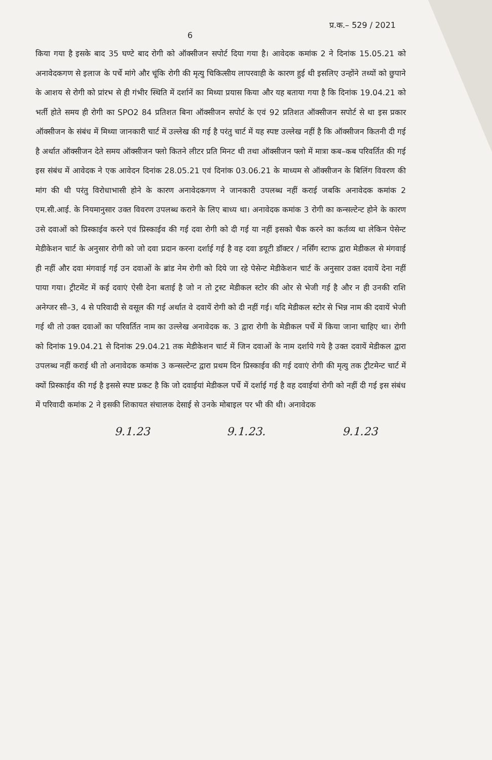6 प्र.क.– 529 / 2021
किया गया है इसके बाद 35 घण्टे बाद रोगी को ऑक्सीजन सपोर्ट दिया गया है। आवेदक कमांक 2 ने दिनांक 15.05.21 को अनावेदकगण से इलाज के पर्चे मांगे और चूंकि रोगी की मृत्यु चिकित्सीय लापरवाही के कारण हुई थी इसलिए उन्होंने तथ्यों को छुपाने के आशय से रोगी को प्रांरभ से ही गंभीर स्थिति में दर्शानें का मिथ्या प्रयास किया और यह बताया गया है कि दिनांक 19.04.21 को भर्ती होते समय ही रोगी का SPO2 84 प्रतिशत बिना ऑक्सीजन सपोर्ट के एवं 92 प्रतिशत ऑक्सीजन सपोर्ट से था इस प्रकार ऑक्सीजन के संबंध में मिथ्या जानकारी चार्ट में उल्लेख की गई है परंतु चार्ट में यह स्पष्ट उल्लेख नहीं है कि ऑक्सीजन कितनी दी गई है अर्थात ऑक्सीजन देते समय ऑक्सीजन फ्लो कितने लीटर प्रति मिनट थी तथा ऑक्सीजन फ्लो में मात्रा कब–कब परिवर्तित की गई इस संबंध में आवेदक ने एक आवेदन दिनांक 28.05.21 एवं दिनांक 03.06.21 के माध्यम से ऑक्सीजन के बिलिंग विवरण की मांग की थी परंतु विरोधाभासी होने के कारण अनावेदकगण ने जानकारी उपलब्ध नहीं कराई जबकि अनावेदक कमांक 2 एम.सी.आई. के नियमानुसार उक्त विवरण उपलब्ध कराने के लिए बाध्य था। अनावेदक कमांक 3 रोगी का कन्सल्टेन्ट होने के कारण उसे दवाओं को प्रिस्काईव करने एवं प्रिस्काईव की गई दवा रोगी को दी गई या नहीं इसको चैक करने का कर्तव्य था लेकिन पेसेन्ट मेडीकेशन चार्ट के अनुसार रोगी को जो दवा प्रदान करना दर्शाई गई है वह दवा डयूटी डॉक्टर / नर्सिंग स्टाफ द्वारा मेडीकल से मंगवाई ही नहीं और दवा मंगवाई गई उन दवाओं के ब्रांड नेम रोगी को दिये जा रहे पेसेन्ट मेडीकेशन चार्ट कें अनुसार उक्त दवायें देना नहीं पाया गया। ट्रीटमेंट में कई दवाएं ऐसी देना बताई है जो न तो ट्रस्ट मेडीकल स्टोर की ओर से भेजी गई है और न ही उनकी राशि अनेग्जर सी–3, 4 से परिवादी से वसूल की गई अर्थात वे दवायें रोगी को दी नहीं गई। यदि मेडीकल स्टोर से भिन्न नाम की दवायें भेजी गई थी तो उक्त दवाओं का परिवर्तित नाम का उल्लेख अनावेदक क. 3 द्वारा रोगी के मेडीकल पर्चे में किया जाना चाहिए था। रोगी को दिनांक 19.04.21 से दिनांक 29.04.21 तक मेडीकेशन चार्ट में जिन दवाओं के नाम दर्शाये गये है उक्त दवायें मेडीकल द्वारा उपलब्ध नहीं कराई थी तो अनावेदक कमांक 3 कन्सल्टेन्ट द्वारा प्रथम दिन प्रिस्काईव की गई दवाएं रोगी की मृत्यु तक ट्रीटमेन्ट चार्ट में क्यों प्रिस्काईव की गई है इससे स्पष्ट प्रकट है कि जो दवाईयां मेडीकल पर्चे में दर्शाई गई है वह दवाईयां रोगी को नहीं दी गई इस संबंध में परिवादी कमांक 2 ने इसकी शिकायत संचालक देसाई से उनके मोबाइल पर भी की थी। अनावेदक
9.1.23 9.1.23. 9.1.23